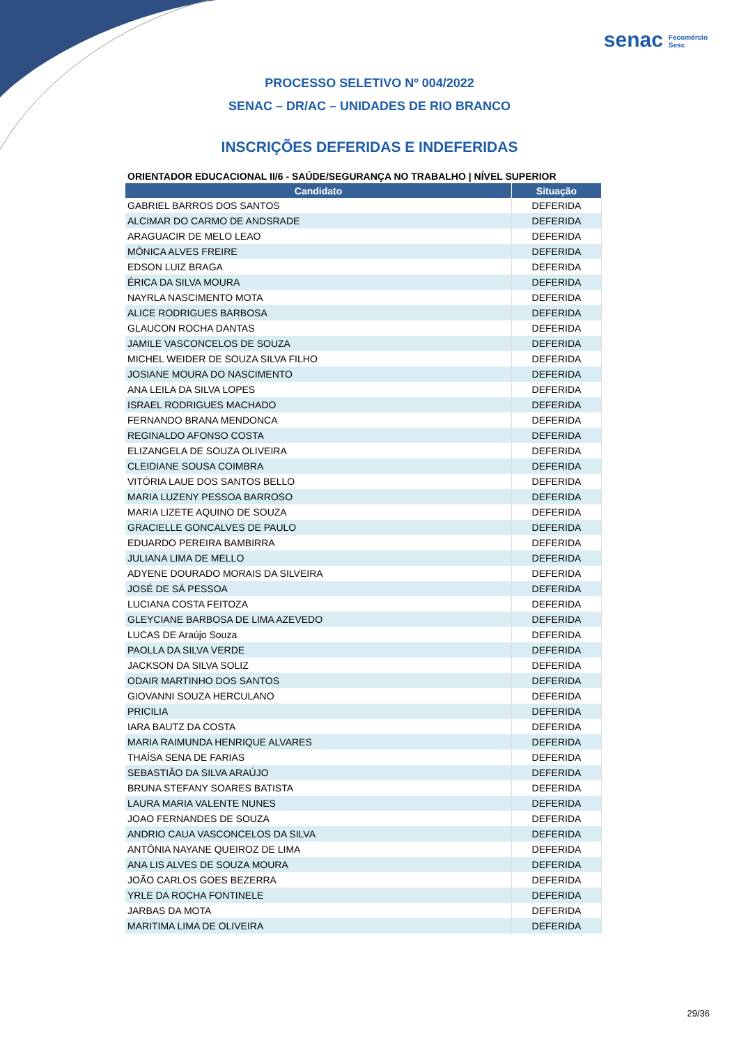senac Fecomércio
Sesc
PROCESSO SELETIVO Nº 004/2022
SENAC – DR/AC – UNIDADES DE RIO BRANCO
INSCRIÇÕES DEFERIDAS E INDEFERIDAS
ORIENTADOR EDUCACIONAL II/6 - SAÚDE/SEGURANÇA NO TRABALHO | NÍVEL SUPERIOR
| Candidato | Situação |
| --- | --- |
| GABRIEL BARROS DOS SANTOS | DEFERIDA |
| ALCIMAR DO CARMO DE ANDSRADE | DEFERIDA |
| ARAGUACIR DE MELO LEAO | DEFERIDA |
| MÔNICA ALVES FREIRE | DEFERIDA |
| EDSON LUIZ BRAGA | DEFERIDA |
| ÉRICA DA SILVA MOURA | DEFERIDA |
| NAYRLA NASCIMENTO MOTA | DEFERIDA |
| ALICE RODRIGUES BARBOSA | DEFERIDA |
| GLAUCON ROCHA DANTAS | DEFERIDA |
| JAMILE VASCONCELOS DE SOUZA | DEFERIDA |
| MICHEL WEIDER DE SOUZA SILVA FILHO | DEFERIDA |
| JOSIANE MOURA DO NASCIMENTO | DEFERIDA |
| ANA LEILA DA SILVA LOPES | DEFERIDA |
| ISRAEL RODRIGUES MACHADO | DEFERIDA |
| FERNANDO BRANA MENDONCA | DEFERIDA |
| REGINALDO AFONSO COSTA | DEFERIDA |
| ELIZANGELA DE SOUZA OLIVEIRA | DEFERIDA |
| CLEIDIANE SOUSA COIMBRA | DEFERIDA |
| VITÓRIA LAUE DOS SANTOS BELLO | DEFERIDA |
| MARIA LUZENY PESSOA BARROSO | DEFERIDA |
| MARIA LIZETE AQUINO DE SOUZA | DEFERIDA |
| GRACIELLE GONCALVES DE PAULO | DEFERIDA |
| EDUARDO PEREIRA BAMBIRRA | DEFERIDA |
| JULIANA LIMA DE MELLO | DEFERIDA |
| ADYENE DOURADO MORAIS DA SILVEIRA | DEFERIDA |
| JOSÉ DE SÁ PESSOA | DEFERIDA |
| LUCIANA COSTA FEITOZA | DEFERIDA |
| GLEYCIANE BARBOSA DE LIMA AZEVEDO | DEFERIDA |
| LUCAS DE Araújo Souza | DEFERIDA |
| PAOLLA DA SILVA VERDE | DEFERIDA |
| JACKSON DA SILVA SOLIZ | DEFERIDA |
| ODAIR MARTINHO DOS SANTOS | DEFERIDA |
| GIOVANNI SOUZA HERCULANO | DEFERIDA |
| PRICILIA | DEFERIDA |
| IARA BAUTZ DA COSTA | DEFERIDA |
| MARIA RAIMUNDA HENRIQUE ALVARES | DEFERIDA |
| THAÍSA SENA DE FARIAS | DEFERIDA |
| SEBASTIÃO DA SILVA ARAÚJO | DEFERIDA |
| BRUNA STEFANY SOARES BATISTA | DEFERIDA |
| LAURA MARIA VALENTE NUNES | DEFERIDA |
| JOAO FERNANDES DE SOUZA | DEFERIDA |
| ANDRIO CAUA VASCONCELOS DA SILVA | DEFERIDA |
| ANTÔNIA NAYANE QUEIROZ DE LIMA | DEFERIDA |
| ANA LIS ALVES DE SOUZA MOURA | DEFERIDA |
| JOÃO CARLOS GOES BEZERRA | DEFERIDA |
| YRLE DA ROCHA FONTINELE | DEFERIDA |
| JARBAS DA MOTA | DEFERIDA |
| MARITIMA LIMA DE OLIVEIRA | DEFERIDA |
29/36